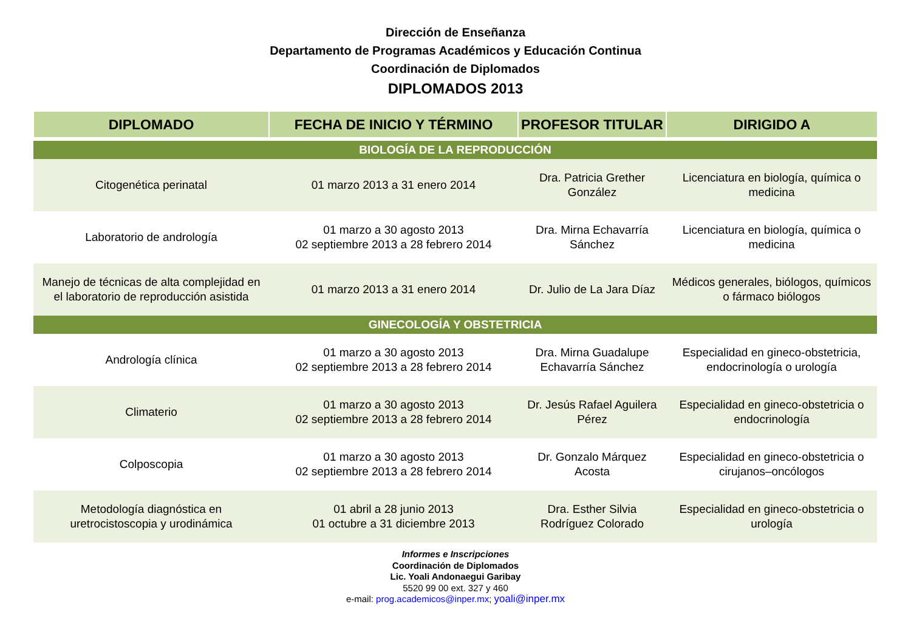Dirección de Enseñanza
Departamento de Programas Académicos y Educación Continua
Coordinación de Diplomados
DIPLOMADOS 2013
| DIPLOMADO | FECHA DE INICIO Y TÉRMINO | PROFESOR TITULAR | DIRIGIDO A |
| --- | --- | --- | --- |
| BIOLOGÍA DE LA REPRODUCCIÓN | | | |
| Citogenética perinatal | 01 marzo 2013 a 31 enero 2014 | Dra. Patricia Grether González | Licenciatura en biología, química o medicina |
| Laboratorio de andrología | 01 marzo a 30 agosto 2013 02 septiembre 2013 a 28 febrero 2014 | Dra. Mirna Echavarría Sánchez | Licenciatura en biología, química o medicina |
| Manejo de técnicas de alta complejidad en el laboratorio de reproducción asistida | 01 marzo 2013 a 31 enero 2014 | Dr. Julio de La Jara Díaz | Médicos generales, biólogos, químicos o fármaco biólogos |
| GINECOLOGÍA Y OBSTETRICIA | | | |
| Andrología clínica | 01 marzo a 30 agosto 2013 02 septiembre 2013 a 28 febrero 2014 | Dra. Mirna Guadalupe Echavarría Sánchez | Especialidad en gineco-obstetricia, endocrinología o urología |
| Climaterio | 01 marzo a 30 agosto 2013 02 septiembre 2013 a 28 febrero 2014 | Dr. Jesús Rafael Aguilera Pérez | Especialidad en gineco-obstetricia o endocrinología |
| Colposcopia | 01 marzo a 30 agosto 2013 02 septiembre 2013 a 28 febrero 2014 | Dr. Gonzalo Márquez Acosta | Especialidad en gineco-obstetricia o cirujanos–oncólogos |
| Metodología diagnóstica en uretrocistoscopia y urodinámica | 01 abril a 28 junio 2013 01 octubre a 31 diciembre 2013 | Dra. Esther Silvia Rodríguez Colorado | Especialidad en gineco-obstetricia o urología |
Informes e Inscripciones
Coordinación de Diplomados
Lic. Yoali Andonaegui Garibay
5520 99 00 ext. 327 y 460
e-mail: prog.academicos@inper.mx; yoali@inper.mx